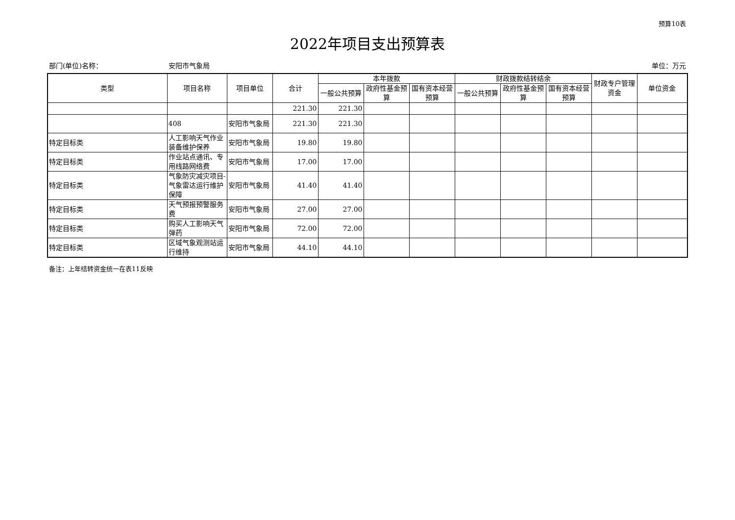预算10表
2022年项目支出预算表
部门(单位)名称： 安阳市气象局 单位：万元
| 类型 | 项目名称 | 项目单位 | 合计 | 本年拨款 | | | 财政拨款结转结余 | | | 财政专户管理资金 | 单位资金 |
| --- | --- | --- | --- | --- | --- | --- | --- | --- | --- | --- | --- |
| | | | | 一般公共预算 | 政府性基金预算 | 国有资本经营预算 | 一般公共预算 | 政府性基金预算 | 国有资本经营预算 | | |
| | | | 221.30 | 221.30 | | | | | | | |
| | 408 | 安阳市气象局 | 221.30 | 221.30 | | | | | | | |
| 特定目标类 | 人工影响天气作业装备维护保养 | 安阳市气象局 | 19.80 | 19.80 | | | | | | | |
| 特定目标类 | 作业站点通讯、专用线路网络费 | 安阳市气象局 | 17.00 | 17.00 | | | | | | | |
| 特定目标类 | 气象防灾减灾项目-气象雷达运行维护保障 | 安阳市气象局 | 41.40 | 41.40 | | | | | | | |
| 特定目标类 | 天气预报预警服务费 | 安阳市气象局 | 27.00 | 27.00 | | | | | | | |
| 特定目标类 | 购买人工影响天气弹药 | 安阳市气象局 | 72.00 | 72.00 | | | | | | | |
| 特定目标类 | 区域气象观测站运行维持 | 安阳市气象局 | 44.10 | 44.10 | | | | | | | |
备注：上年结转资金统一在表11反映